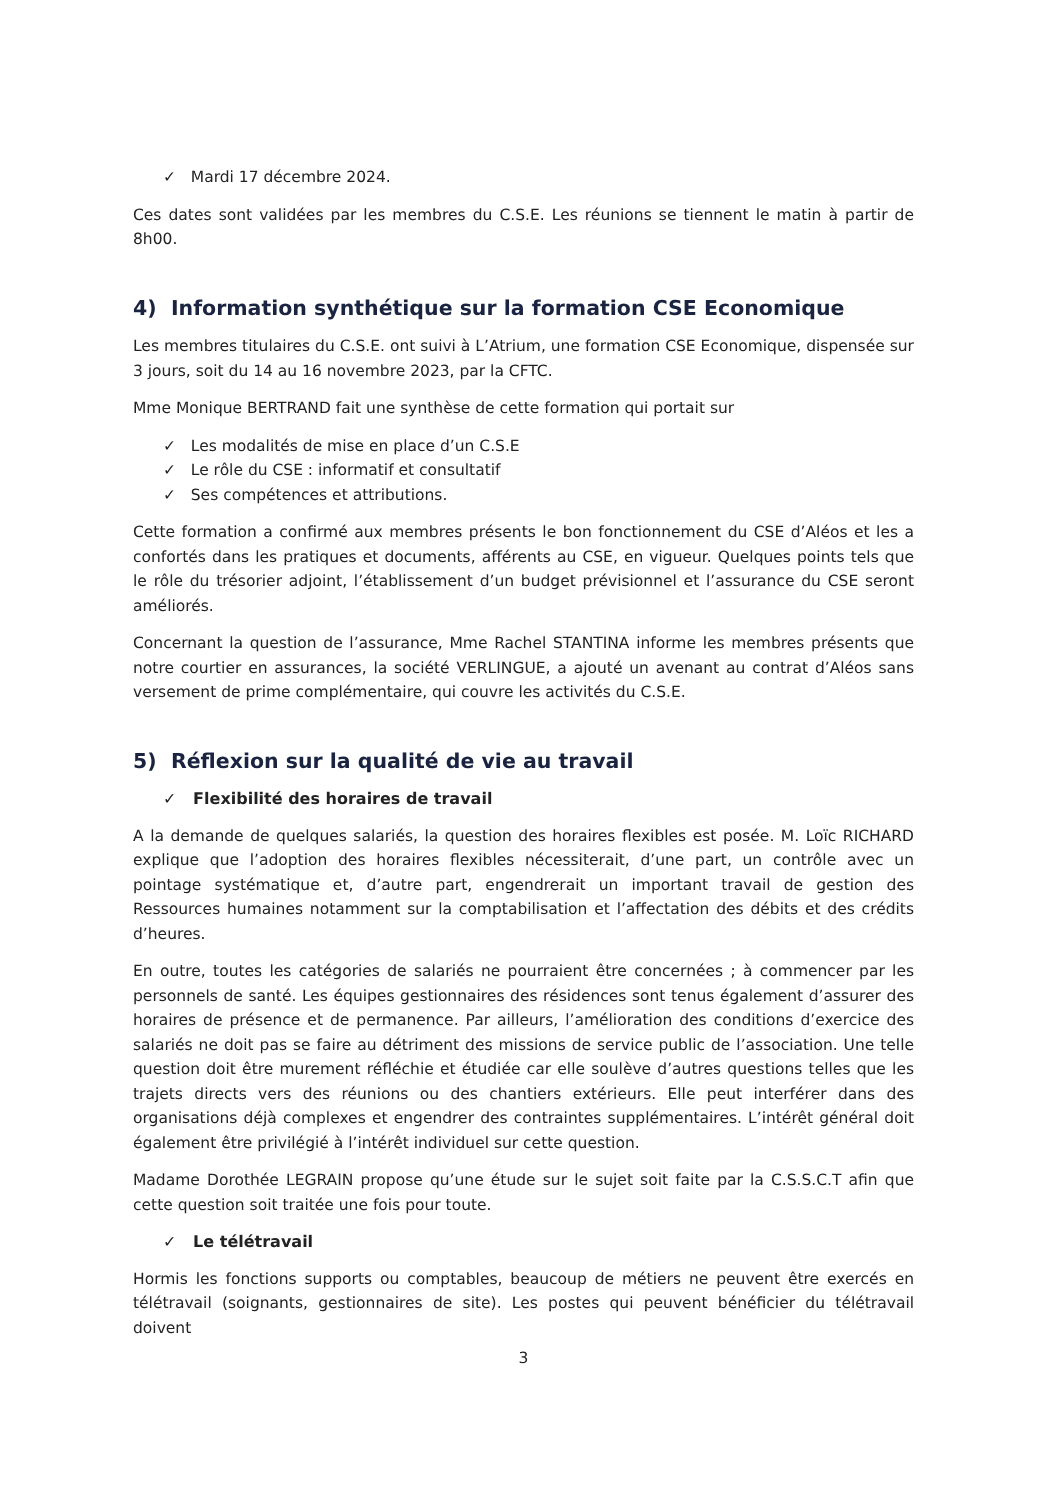✓ Mardi 17 décembre 2024.
Ces dates sont validées par les membres du C.S.E. Les réunions se tiennent le matin à partir de 8h00.
4) Information synthétique sur la formation CSE Economique
Les membres titulaires du C.S.E. ont suivi à L’Atrium, une formation CSE Economique, dispensée sur 3 jours, soit du 14 au 16 novembre 2023, par la CFTC.
Mme Monique BERTRAND fait une synthèse de cette formation qui portait sur
✓ Les modalités de mise en place d’un C.S.E
✓ Le rôle du CSE : informatif et consultatif
✓ Ses compétences et attributions.
Cette formation a confirmé aux membres présents le bon fonctionnement du CSE d’Aléos et les a confortés dans les pratiques et documents, afférents au CSE, en vigueur. Quelques points tels que le rôle du trésorier adjoint, l’établissement d’un budget prévisionnel et l’assurance du CSE seront améliorés.
Concernant la question de l’assurance, Mme Rachel STANTINA informe les membres présents que notre courtier en assurances, la société VERLINGUE, a ajouté un avenant au contrat d’Aléos sans versement de prime complémentaire, qui couvre les activités du C.S.E.
5) Réflexion sur la qualité de vie au travail
✓ Flexibilité des horaires de travail
A la demande de quelques salariés, la question des horaires flexibles est posée. M. Loïc RICHARD explique que l’adoption des horaires flexibles nécessiterait, d’une part, un contrôle avec un pointage systématique et, d’autre part, engendrerait un important travail de gestion des Ressources humaines notamment sur la comptabilisation et l’affectation des débits et des crédits d’heures.
En outre, toutes les catégories de salariés ne pourraient être concernées ; à commencer par les personnels de santé. Les équipes gestionnaires des résidences sont tenus également d’assurer des horaires de présence et de permanence. Par ailleurs, l’amélioration des conditions d’exercice des salariés ne doit pas se faire au détriment des missions de service public de l’association. Une telle question doit être murement réfléchie et étudiée car elle soulève d’autres questions telles que les trajets directs vers des réunions ou des chantiers extérieurs. Elle peut interférer dans des organisations déjà complexes et engendrer des contraintes supplémentaires. L’intérêt général doit également être privilégié à l’intérêt individuel sur cette question.
Madame Dorothée LEGRAIN propose qu’une étude sur le sujet soit faite par la C.S.S.C.T afin que cette question soit traitée une fois pour toute.
✓ Le télétravail
Hormis les fonctions supports ou comptables, beaucoup de métiers ne peuvent être exercés en télétravail (soignants, gestionnaires de site). Les postes qui peuvent bénéficier du télétravail doivent
3